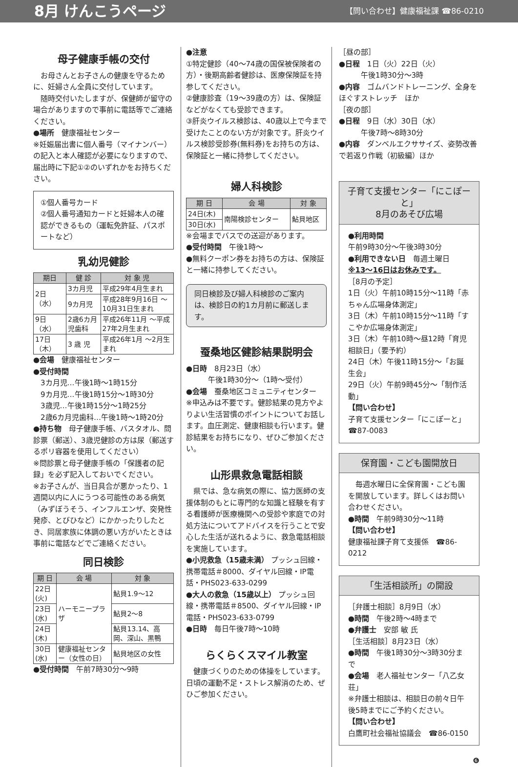8月 けんこうページ 【問い合わせ】健康福祉課 ☎86-0210
母子健康手帳の交付
　お母さんとお子さんの健康を守るために、妊婦さん全員に交付しています。
　随時交付いたしますが、保健師が留守の場合がありますので事前に電話等でご連絡ください。
●場所　健康福祉センター
※妊娠届出書に個人番号（マイナンバー）の記入と本人確認が必要になりますので、届出時に下記①②のいずれかをお持ちください。
①個人番号カード
②個人番号通知カードと妊婦本人の確認ができるもの（運転免許証、パスポートなど）
乳幼児健診
| 期日 | 健 診 | 対 象 児 |
| --- | --- | --- |
| 2日（水） | 3カ月児 | 平成29年4月生まれ |
| | 9カ月児 | 平成28年9月16日 ～10月31日生まれ |
| 9日（水） | 2歳6カ月児歯科 | 平成26年11月 ～平成27年2月生まれ |
| 17日（木） | 3 歳 児 | 平成26年1月 ～2月生まれ |
●会場　健康福祉センター
●受付時間
3カ月児…午後1時～1時15分
9カ月児…午後1時15分～1時30分
3歳児…午後1時15分～1時25分
2歳6カ月児歯科…午後1時～1時20分
●持ち物　母子健康手帳、バスタオル、問診票（郵送）、3歳児健診の方は尿（郵送するポリ容器を使用してください）
※問診票と母子健康手帳の「保護者の記録」を必ず記入しておいでください。
※お子さんが、当日具合が悪かったり、1週間以内に人にうつる可能性のある病気（みずぼうそう、インフルエンザ、突発性発疹、とびひなど）にかかったりしたとき、同居家族に体調の悪い方がいたときは事前に電話などでご連絡ください。
同日検診
| 期 日 | 会 場 | 対 象 |
| --- | --- | --- |
| 22日(火) | ハーモニープラザ | 鮎貝1.9～12 |
| 23日(水) | | 鮎貝2～8 |
| 24日(木) | | 鮎貝13.14、高岡、深山、黒鴨 |
| 30日(水) | 健康福祉センター（女性の日） | 鮎貝地区の女性 |
●受付時間　午前7時30分～9時
●注意
①特定健診（40～74歳の国保被保険者の方）・後期高齢者健診は、医療保険証を持参してください。
②健康診査（19～39歳の方）は、保険証などがなくても受診できます。
③肝炎ウイルス検診は、40歳以上で今まで受けたことのない方が対象です。肝炎ウイルス検診受診券(無料券)をお持ちの方は、保険証と一緒に持参してください。
婦人科検診
| 期 日 | 会 場 | 対 象 |
| --- | --- | --- |
| 24日(木) | 南陽検診センター | 鮎貝地区 |
| 30日(水) | | |
※会場までバスでの送迎があります。
●受付時間　午後1時～
●無料クーポン券をお持ちの方は、保険証と一緒に持参してください。
同日検診及び婦人科検診のご案内は、検診日の約1カ月前に郵送します。
蚕桑地区健診結果説明会
●日時　8月23日（水）
　　　午後1時30分～（1時～受付）
●会場　蚕桑地区コミュニティセンター
※申込みは不要です。健診結果の見方やよりよい生活習慣のポイントについてお話します。血圧測定、健康相談も行います。健診結果をお持ちになり、ぜひご参加ください。
山形県救急電話相談
　県では、急な病気の際に、協力医師の支援体制のもとに専門的な知識と経験を有する看護師が医療機関への受診や家庭での対処方法についてアドバイスを行うことで安心した生活が送れるように、救急電話相談を実施しています。
●小児救急（15歳未満） プッシュ回線・携帯電話＃8000、ダイヤル回線・IP電話・PHS023-633-0299
●大人の救急（15歳以上） プッシュ回線・携帯電話＃8500、ダイヤル回線・IP電話・PHS023-633-0799
●日時　毎日午後7時～10時
らくらくスマイル教室
　健康づくりのための体操をしています。日頃の運動不足・ストレス解消のため、ぜひご参加ください。
［昼の部］
●日程　1日（火）22日（火）
　　　午後1時30分～3時
●内容　ゴムバンドトレーニング、全身をほぐすストレッチ　ほか
［夜の部］
●日程　9日（水）30日（水）
　　　午後7時～8時30分
●内容　ダンベルエクササイズ、姿勢改善で若返り作戦（初級編）ほか
子育て支援センター「にこぽーと」
8月のあそび広場
●利用時間
午前9時30分～午後3時30分
●利用できない日　毎週土曜日
※13～16日はお休みです。
［8月の予定］
1日（火）午前10時15分～11時「赤ちゃん広場身体測定」
3日（木）午前10時15分～11時「すこやか広場身体測定」
3日（木）午前10時～昼12時「育児相談日」（要予約）
24日（木）午後11時15分～「お誕生会」
29日（火）午前9時45分～「制作活動」
【問い合わせ】
子育て支援センター「にこぽーと」
☎87-0083
保育園・こども園開放日
　毎週水曜日に全保育園・こども園を開放しています。詳しくはお問い合わせください。
●時間　午前9時30分～11時
【問い合わせ】
健康福祉課子育て支援係　☎86-0212
「生活相談所」の開設
［弁護士相談］8月9日（水）
●時間　午後2時～4時まで
●弁護士　安部 敏 氏
［生活相談］8月23日（水）
●時間　午後1時30分～3時30分まで
●会場　老人福祉センター「八乙女荘」
※弁護士相談は、相談日の前々日午後5時までにご予約ください。
【問い合わせ】
白鷹町社会福祉協議会　☎86-0150
❻